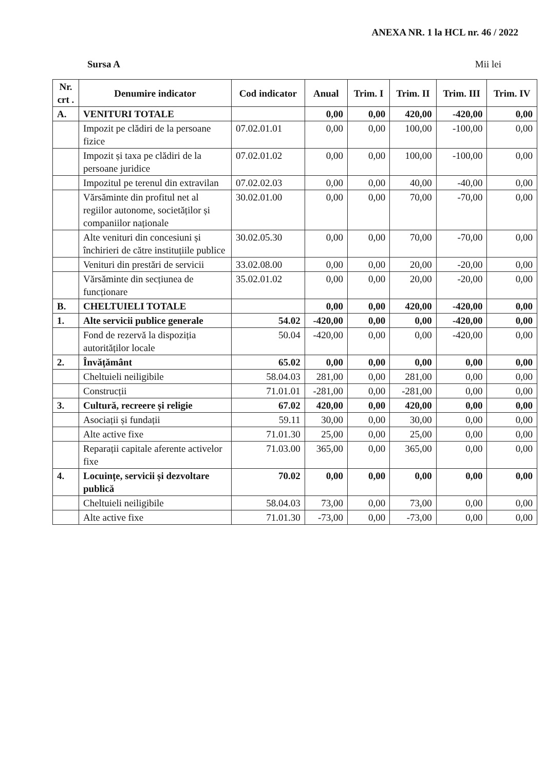ANEXA NR. 1 la HCL nr. 46 / 2022
Sursa A Mii lei
| Nr. crt . | Denumire indicator | Cod indicator | Anual | Trim. I | Trim. II | Trim. III | Trim. IV |
| --- | --- | --- | --- | --- | --- | --- | --- |
| A. | VENITURI TOTALE | | 0,00 | 0,00 | 420,00 | -420,00 | 0,00 |
| | Impozit pe clădiri de la persoane fizice | 07.02.01.01 | 0,00 | 0,00 | 100,00 | -100,00 | 0,00 |
| | Impozit și taxa pe clădiri de la persoane juridice | 07.02.01.02 | 0,00 | 0,00 | 100,00 | -100,00 | 0,00 |
| | Impozitul pe terenul din extravilan | 07.02.02.03 | 0,00 | 0,00 | 40,00 | -40,00 | 0,00 |
| | Vărsăminte din profitul net al regiilor autonome, societăților și companiilor naționale | 30.02.01.00 | 0,00 | 0,00 | 70,00 | -70,00 | 0,00 |
| | Alte venituri din concesiuni și închirieri de către instituțiile publice | 30.02.05.30 | 0,00 | 0,00 | 70,00 | -70,00 | 0,00 |
| | Venituri din prestări de servicii | 33.02.08.00 | 0,00 | 0,00 | 20,00 | -20,00 | 0,00 |
| | Vărsăminte din secțiunea de funcționare | 35.02.01.02 | 0,00 | 0,00 | 20,00 | -20,00 | 0,00 |
| B. | CHELTUIELI TOTALE | | 0,00 | 0,00 | 420,00 | -420,00 | 0,00 |
| 1. | Alte servicii publice generale | 54.02 | -420,00 | 0,00 | 0,00 | -420,00 | 0,00 |
| | Fond de rezervă la dispoziția autorităților locale | 50.04 | -420,00 | 0,00 | 0,00 | -420,00 | 0,00 |
| 2. | Învățământ | 65.02 | 0,00 | 0,00 | 0,00 | 0,00 | 0,00 |
| | Cheltuieli neiligibile | 58.04.03 | 281,00 | 0,00 | 281,00 | 0,00 | 0,00 |
| | Construcții | 71.01.01 | -281,00 | 0,00 | -281,00 | 0,00 | 0,00 |
| 3. | Cultură, recreere și religie | 67.02 | 420,00 | 0,00 | 420,00 | 0,00 | 0,00 |
| | Asociații și fundații | 59.11 | 30,00 | 0,00 | 30,00 | 0,00 | 0,00 |
| | Alte active fixe | 71.01.30 | 25,00 | 0,00 | 25,00 | 0,00 | 0,00 |
| | Reparații capitale aferente activelor fixe | 71.03.00 | 365,00 | 0,00 | 365,00 | 0,00 | 0,00 |
| 4. | Locuințe, servicii și dezvoltare publică | 70.02 | 0,00 | 0,00 | 0,00 | 0,00 | 0,00 |
| | Cheltuieli neiligibile | 58.04.03 | 73,00 | 0,00 | 73,00 | 0,00 | 0,00 |
| | Alte active fixe | 71.01.30 | -73,00 | 0,00 | -73,00 | 0,00 | 0,00 |